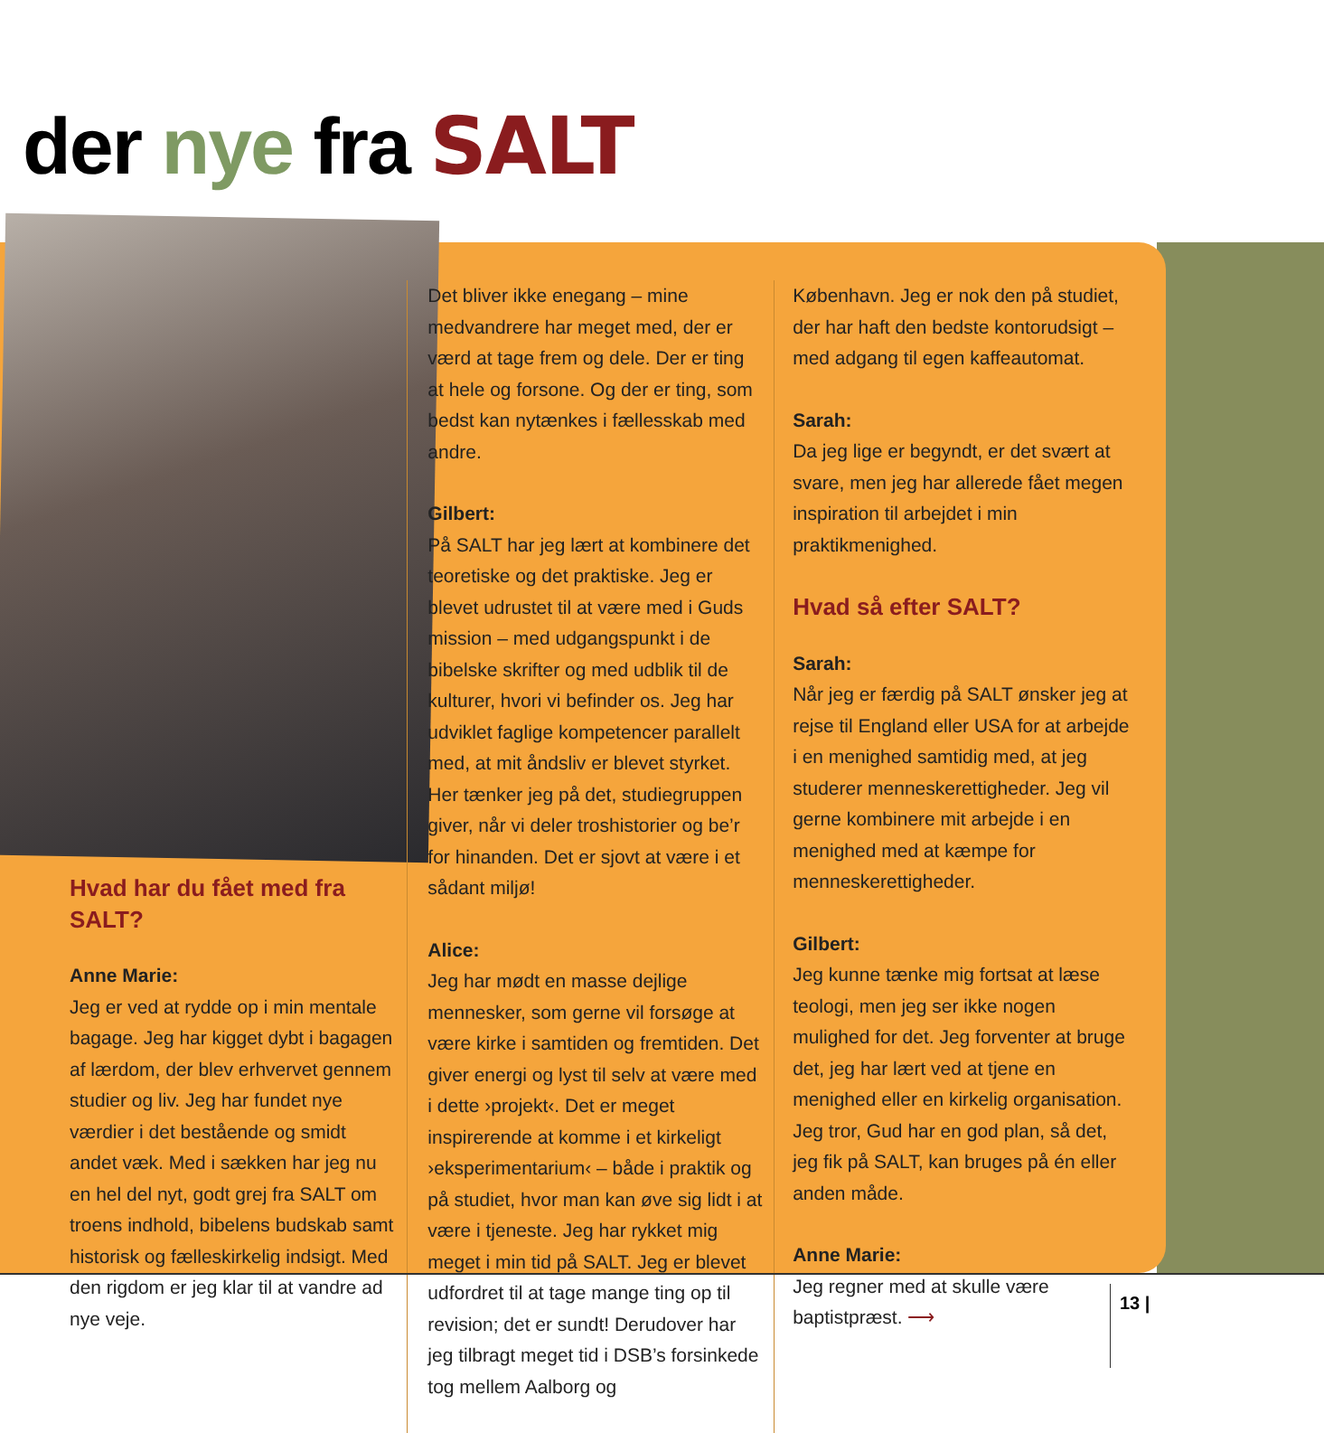der nye fra SALT
Hvad har du fået med fra SALT?
Anne Marie:
Jeg er ved at rydde op i min mentale bagage. Jeg har kigget dybt i bagagen af lærdom, der blev erhvervet gennem studier og liv. Jeg har fundet nye værdier i det bestående og smidt andet væk. Med i sækken har jeg nu en hel del nyt, godt grej fra SALT om troens indhold, bibelens budskab samt historisk og fælleskirkelig indsigt. Med den rigdom er jeg klar til at vandre ad nye veje.
Det bliver ikke enegang – mine medvandrere har meget med, der er værd at tage frem og dele. Der er ting at hele og forsone. Og der er ting, som bedst kan nytænkes i fællesskab med andre.
Gilbert:
På SALT har jeg lært at kombinere det teoretiske og det praktiske. Jeg er blevet udrustet til at være med i Guds mission – med udgangspunkt i de bibelske skrifter og med udblik til de kulturer, hvori vi befinder os. Jeg har udviklet faglige kompetencer parallelt med, at mit åndsliv er blevet styrket. Her tænker jeg på det, studiegruppen giver, når vi deler troshistorier og be’r for hinanden. Det er sjovt at være i et sådant miljø!
Alice:
Jeg har mødt en masse dejlige mennesker, som gerne vil forsøge at være kirke i samtiden og fremtiden. Det giver energi og lyst til selv at være med i dette ›projekt‹. Det er meget inspirerende at komme i et kirkeligt ›eksperimentarium‹ – både i praktik og på studiet, hvor man kan øve sig lidt i at være i tjeneste. Jeg har rykket mig meget i min tid på SALT. Jeg er blevet udfordret til at tage mange ting op til revision; det er sundt! Derudover har jeg tilbragt meget tid i DSB’s forsinkede tog mellem Aalborg og
København. Jeg er nok den på studiet, der har haft den bedste kontorudsigt – med adgang til egen kaffeautomat.
Sarah:
Da jeg lige er begyndt, er det svært at svare, men jeg har allerede fået megen inspiration til arbejdet i min praktikmenighed.
Hvad så efter SALT?
Sarah:
Når jeg er færdig på SALT ønsker jeg at rejse til England eller USA for at arbejde i en menighed samtidig med, at jeg studerer menneskerettigheder. Jeg vil gerne kombinere mit arbejde i en menighed med at kæmpe for menneskerettigheder.
Gilbert:
Jeg kunne tænke mig fortsat at læse teologi, men jeg ser ikke nogen mulighed for det. Jeg forventer at bruge det, jeg har lært ved at tjene en menighed eller en kirkelig organisation. Jeg tror, Gud har en god plan, så det, jeg fik på SALT, kan bruges på én eller anden måde.
Anne Marie:
Jeg regner med at skulle være baptistpræst. ⟶
13 |